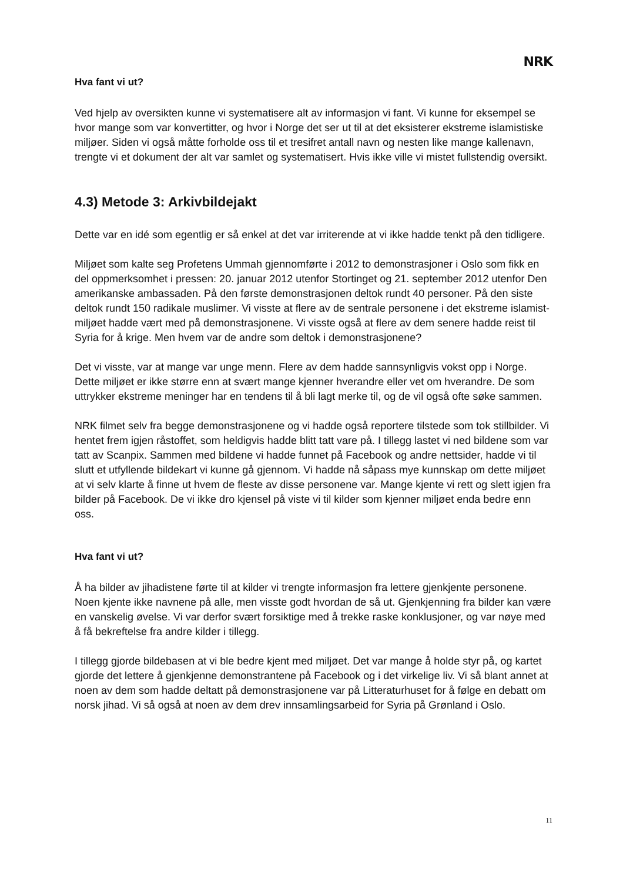NRK
Hva fant vi ut?
Ved hjelp av oversikten kunne vi systematisere alt av informasjon vi fant. Vi kunne for eksempel se hvor mange som var konvertitter, og hvor i Norge det ser ut til at det eksisterer ekstreme islamistiske miljøer. Siden vi også måtte forholde oss til et tresifret antall navn og nesten like mange kallenavn, trengte vi et dokument der alt var samlet og systematisert. Hvis ikke ville vi mistet fullstendig oversikt.
4.3) Metode 3: Arkivbildejakt
Dette var en idé som egentlig er så enkel at det var irriterende at vi ikke hadde tenkt på den tidligere.
Miljøet som kalte seg Profetens Ummah gjennomførte i 2012 to demonstrasjoner i Oslo som fikk en del oppmerksomhet i pressen: 20. januar 2012 utenfor Stortinget og 21. september 2012 utenfor Den amerikanske ambassaden. På den første demonstrasjonen deltok rundt 40 personer. På den siste deltok rundt 150 radikale muslimer. Vi visste at flere av de sentrale personene i det ekstreme islamist-miljøet hadde vært med på demonstrasjonene. Vi visste også at flere av dem senere hadde reist til Syria for å krige. Men hvem var de andre som deltok i demonstrasjonene?
Det vi visste, var at mange var unge menn. Flere av dem hadde sannsynligvis vokst opp i Norge. Dette miljøet er ikke større enn at svært mange kjenner hverandre eller vet om hverandre. De som uttrykker ekstreme meninger har en tendens til å bli lagt merke til, og de vil også ofte søke sammen.
NRK filmet selv fra begge demonstrasjonene og vi hadde også reportere tilstede som tok stillbilder. Vi hentet frem igjen råstoffet, som heldigvis hadde blitt tatt vare på. I tillegg lastet vi ned bildene som var tatt av Scanpix. Sammen med bildene vi hadde funnet på Facebook og andre nettsider, hadde vi til slutt et utfyllende bildekart vi kunne gå gjennom. Vi hadde nå såpass mye kunnskap om dette miljøet at vi selv klarte å finne ut hvem de fleste av disse personene var. Mange kjente vi rett og slett igjen fra bilder på Facebook. De vi ikke dro kjensel på viste vi til kilder som kjenner miljøet enda bedre enn oss.
Hva fant vi ut?
Å ha bilder av jihadistene førte til at kilder vi trengte informasjon fra lettere gjenkjente personene. Noen kjente ikke navnene på alle, men visste godt hvordan de så ut. Gjenkjenning fra bilder kan være en vanskelig øvelse. Vi var derfor svært forsiktige med å trekke raske konklusjoner, og var nøye med å få bekreftelse fra andre kilder i tillegg.
I tillegg gjorde bildebasen at vi ble bedre kjent med miljøet. Det var mange å holde styr på, og kartet gjorde det lettere å gjenkjenne demonstrantene på Facebook og i det virkelige liv. Vi så blant annet at noen av dem som hadde deltatt på demonstrasjonene var på Litteraturhuset for å følge en debatt om norsk jihad. Vi så også at noen av dem drev innsamlingsarbeid for Syria på Grønland i Oslo.
11